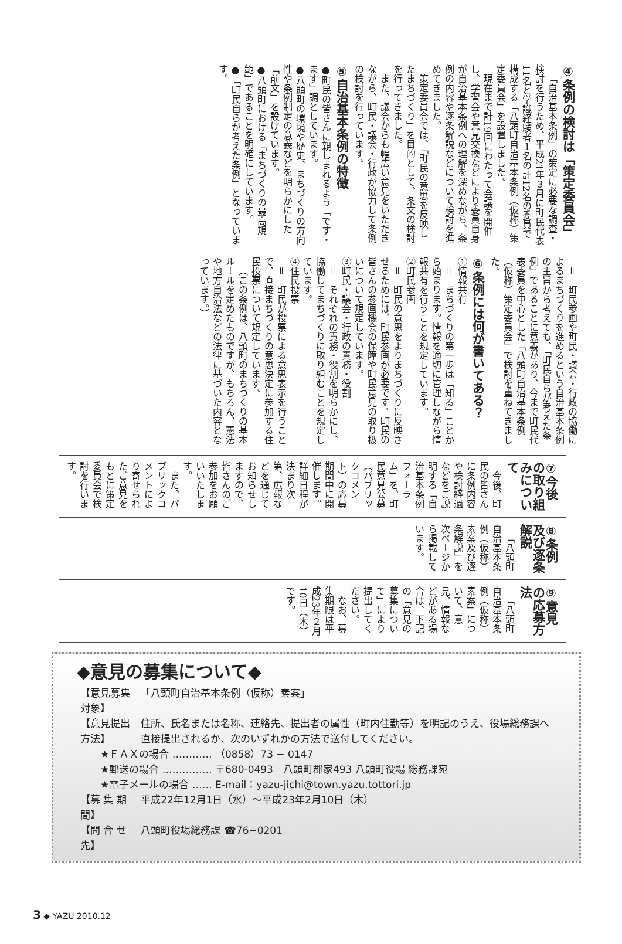④条例の検討は「策定委員会」
「自治基本条例」の策定に必要な調査・検討を行うため、平成21年３月に町民代表11名と学識経験者１名の計12名の委員で構成する「八頭町自治基本条例（仮称）策定委員会」を設置しました。
現在まで計19回にわたって会議を開催し、学習会や意見交換などにより委員自身が自治基本条例への理解を深めながら、条例の内容や逐条解説などについて検討を進めてきました。
策定委員会では、「町民の意思を反映したまちづくり」を目的として、条文の検討を行ってきました。
また、議会からも幅広い意見をいただきながら、町民・議会・行政が協力して条例の検討を行っています。
⑤自治基本条例の特徴
●町民の皆さんに親しまれるよう「です・ます」調としています。
●八頭町の環境や歴史、まちづくりの方向性や条例制定の意義などを明らかにした「前文」を設けています。
●八頭町における「まちづくりの最高規範」であることを明確にしています。
●「町民自らが考えた条例」となっています。
＝　町民参画や町民・議会・行政の協働によるまちづくりを進めるという自治基本条例の主旨から考えても、「町民自らが考えた条例」であることに意義があり、今まで町民代表委員を中心とした「八頭町自治基本条例（仮称）策定委員会」で検討を重ねてきました。
⑥条例には何が書いてある？
①情報共有
＝　まちづくりの第一歩は「知る」ことから始まります。情報を適切に管理しながら情報共有を行うことを規定しています。
②町民参画
＝　町民の意思をよりまちづくりに反映させるためには、町民参画が必要です。町民の皆さんの参画機会の保障や町民意見の取り扱いについて規定しています。
③町民・議会・行政の責務・役割
＝　それぞれの責務・役割を明らかにし、協働してまちづくりに取り組むことを規定しています。
④住民投票
＝　町民が投票による意思表示を行うことで、直接まちづくりの意思決定に参加する住民投票について規定しています。
（この条例は、八頭町のまちづくりの基本ルールを定めたものですが、もちろん、憲法や地方自治法などの法律に基づいた内容となっています。）
⑦今後の取り組みについて
今後、町民の皆さんに条例内容や検討経過などをご説明する「自治基本条例フォーラム」を、町民意見公募（パブリックコメント）の応募期間中に開催します。詳細日程が決まり次第、広報などを通じてお知らせしますので、皆さんのご参加をお願いいたします。
また、パブリックコメントにより寄せられたご意見をもとに策定委員会で検討を行います。
⑧条例及び逐条解説
「八頭町自治基本条例（仮称）素案及び逐条解説」を次ページから掲載しています。
⑨意見の応募方法
「八頭町自治基本条例（仮称）素案」について、意見、情報などがある場合は、下記の「意見の募集について」により提出してください。
なお、募集期限は平成23年２月10日（木）です。
◆意見の募集について◆
| 【意見募集対象】 | 「八頭町自治基本条例（仮称）素案」 |
| 【意見提出方法】 | 住所、氏名または名称、連絡先、提出者の属性（町内住勤等）を明記のうえ、役場総務課へ直接提出されるか、次のいずれかの方法で送付してください。 |
| ★ＦＡＸの場合 ………… （0858）73 − 0147 ★郵送の場合 …………… 〒680-0493 八頭町郡家493 八頭町役場 総務課宛 ★電子メールの場合 …… E-mail：yazu-jichi@town.yazu.tottori.jp | |
| 【募 集 期 間】 | 平成22年12月1日（水）～平成23年2月10日（木） |
| 【問 合 せ 先】 | 八頭町役場総務課 ☎76−0201 |
3 ◆ YAZU 2010.12